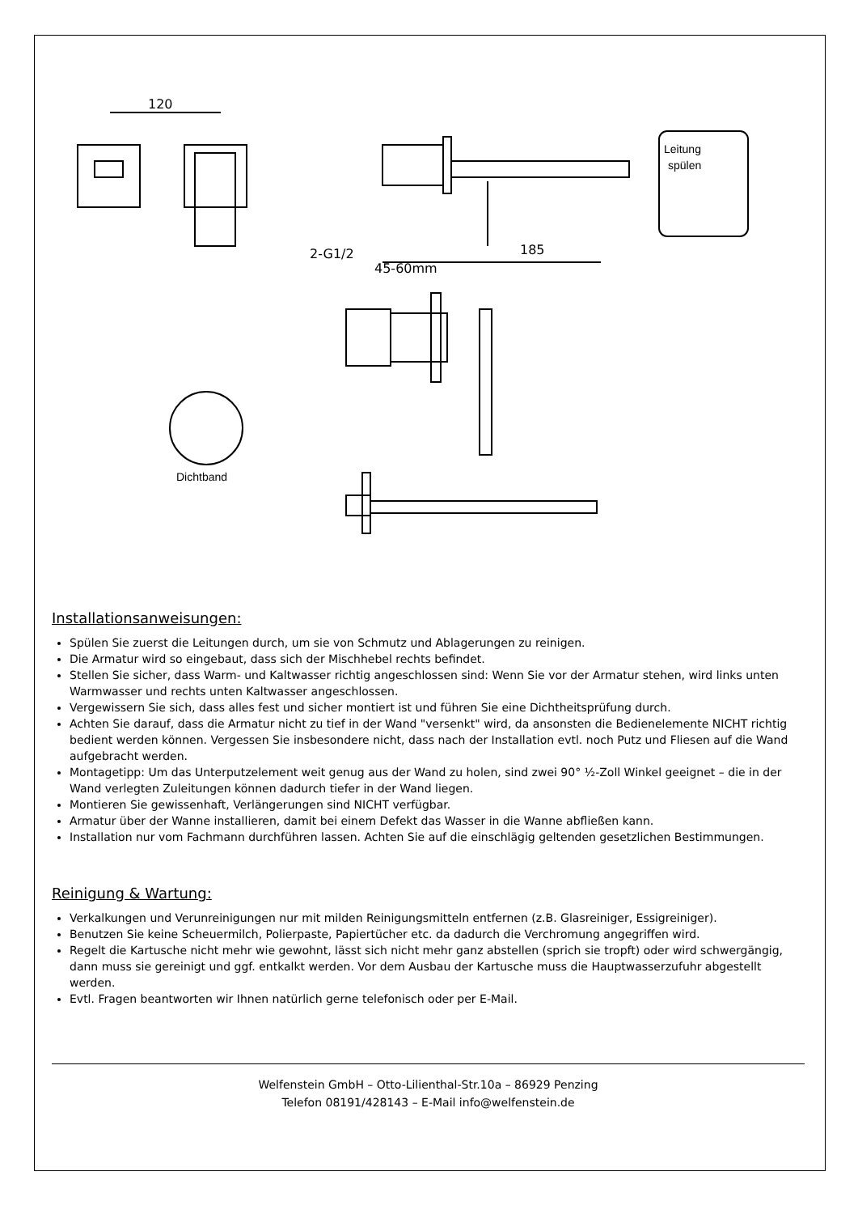120
185
2-G1/2
45-60mm
Leitung
spülen
Dichtband
Installationsanweisungen:
Spülen Sie zuerst die Leitungen durch, um sie von Schmutz und Ablagerungen zu reinigen.
Die Armatur wird so eingebaut, dass sich der Mischhebel rechts befindet.
Stellen Sie sicher, dass Warm- und Kaltwasser richtig angeschlossen sind: Wenn Sie vor der Armatur stehen, wird links unten Warmwasser und rechts unten Kaltwasser angeschlossen.
Vergewissern Sie sich, dass alles fest und sicher montiert ist und führen Sie eine Dichtheitsprüfung durch.
Achten Sie darauf, dass die Armatur nicht zu tief in der Wand "versenkt" wird, da ansonsten die Bedienelemente NICHT richtig bedient werden können. Vergessen Sie insbesondere nicht, dass nach der Installation evtl. noch Putz und Fliesen auf die Wand aufgebracht werden.
Montagetipp: Um das Unterputzelement weit genug aus der Wand zu holen, sind zwei 90° ½-Zoll Winkel geeignet – die in der Wand verlegten Zuleitungen können dadurch tiefer in der Wand liegen.
Montieren Sie gewissenhaft, Verlängerungen sind NICHT verfügbar.
Armatur über der Wanne installieren, damit bei einem Defekt das Wasser in die Wanne abfließen kann.
Installation nur vom Fachmann durchführen lassen. Achten Sie auf die einschlägig geltenden gesetzlichen Bestimmungen.
Reinigung & Wartung:
Verkalkungen und Verunreinigungen nur mit milden Reinigungsmitteln entfernen (z.B. Glasreiniger, Essigreiniger).
Benutzen Sie keine Scheuermilch, Polierpaste, Papiertücher etc. da dadurch die Verchromung angegriffen wird.
Regelt die Kartusche nicht mehr wie gewohnt, lässt sich nicht mehr ganz abstellen (sprich sie tropft) oder wird schwergängig, dann muss sie gereinigt und ggf. entkalkt werden. Vor dem Ausbau der Kartusche muss die Hauptwasserzufuhr abgestellt werden.
Evtl. Fragen beantworten wir Ihnen natürlich gerne telefonisch oder per E-Mail.
Welfenstein GmbH – Otto-Lilienthal-Str.10a – 86929 Penzing
Telefon 08191/428143 – E-Mail info@welfenstein.de